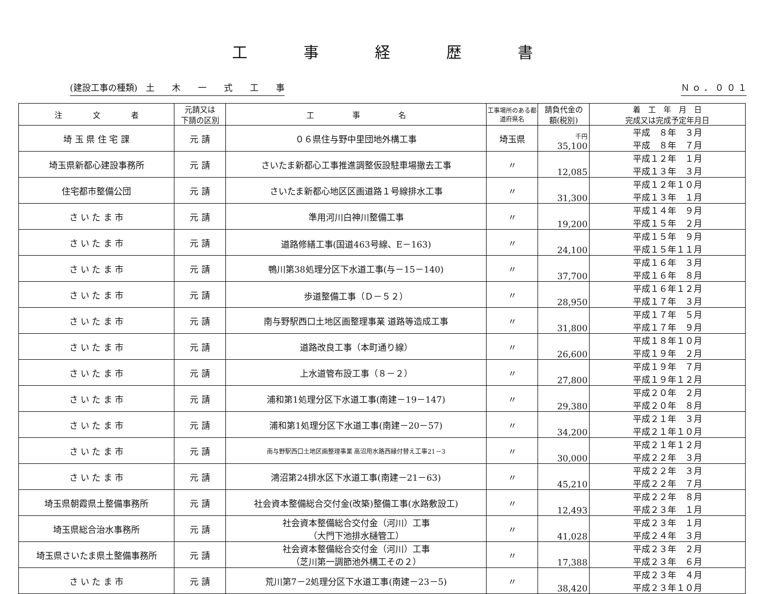工事経歴書
(建設工事の種類)　土　　木　　一　　式　　工　　事 Ｎ ｏ ． ０ ０ １
| 注 文 者 | 元請又は 下請の区別 | 工 事 名 | 工事場所のある都道府県名 | 請負代金の 額(税別) | 着 工 年 月 日 完成又は完成予定年月日 |
| --- | --- | --- | --- | --- | --- |
| 埼 玉 県 住 宅 課 | 元 請 | ０６県住与野中里団地外構工事 | 埼玉県 | 千円 35,100 | 平成 ８年 ３月 平成 ８年 ７月 |
| 埼玉県新都心建設事務所 | 元 請 | さいたま新都心工事推進調整仮設駐車場撤去工事 | 〃 | 12,085 | 平成１２年 １月 平成１３年 ３月 |
| 住宅都市整備公団 | 元 請 | さいたま新都心地区区画道路１号線排水工事 | 〃 | 31,300 | 平成１２年１０月 平成１３年 １月 |
| さ い た ま 市 | 元 請 | 準用河川白神川整備工事 | 〃 | 19,200 | 平成１４年 ９月 平成１５年 ２月 |
| さ い た ま 市 | 元 請 | 道路修繕工事(国道463号線、E－163) | 〃 | 24,100 | 平成１５年 ９月 平成１５年１１月 |
| さ い た ま 市 | 元 請 | 鴨川第38処理分区下水道工事(与－15－140) | 〃 | 37,700 | 平成１６年 ３月 平成１６年 ８月 |
| さ い た ま 市 | 元 請 | 歩道整備工事（Ｄ－５２） | 〃 | 28,950 | 平成１６年１２月 平成１７年 ３月 |
| さ い た ま 市 | 元 請 | 南与野駅西口土地区画整理事業 道路等造成工事 | 〃 | 31,800 | 平成１７年 ５月 平成１７年 ９月 |
| さ い た ま 市 | 元 請 | 道路改良工事（本町通り線） | 〃 | 26,600 | 平成１８年１０月 平成１９年 ２月 |
| さ い た ま 市 | 元 請 | 上水道管布設工事（８－２） | 〃 | 27,800 | 平成１９年 ７月 平成１９年１２月 |
| さ い た ま 市 | 元 請 | 浦和第1処理分区下水道工事(南建－19－147) | 〃 | 29,380 | 平成２０年 ２月 平成２０年 ８月 |
| さ い た ま 市 | 元 請 | 浦和第1処理分区下水道工事(南建－20－57) | 〃 | 34,200 | 平成２１年 ３月 平成２１年１０月 |
| さ い た ま 市 | 元 請 | 南与野駅西口土地区画整理事業 高沼用水路西縁付替え工事21－3 | 〃 | 30,000 | 平成２１年１２月 平成２２年 ３月 |
| さ い た ま 市 | 元 請 | 鴻沼第24排水区下水道工事(南建－21－63) | 〃 | 45,210 | 平成２２年 ３月 平成２２年 ７月 |
| 埼玉県朝霞県土整備事務所 | 元 請 | 社会資本整備総合交付金(改築)整備工事(水路敷設工) | 〃 | 12,493 | 平成２２年 ８月 平成２３年 １月 |
| 埼玉県総合治水事務所 | 元 請 | 社会資本整備総合交付金（河川）工事 （大門下池排水樋管工） | 〃 | 41,028 | 平成２３年 １月 平成２４年 ３月 |
| 埼玉県さいたま県土整備事務所 | 元 請 | 社会資本整備総合交付金（河川）工事 （芝川第一調節池外構工その２） | 〃 | 17,388 | 平成２３年 ２月 平成２３年 ６月 |
| さ い た ま 市 | 元 請 | 荒川第7－2処理分区下水道工事(南建－23－5) | 〃 | 38,420 | 平成２３年 ４月 平成２３年１０月 |